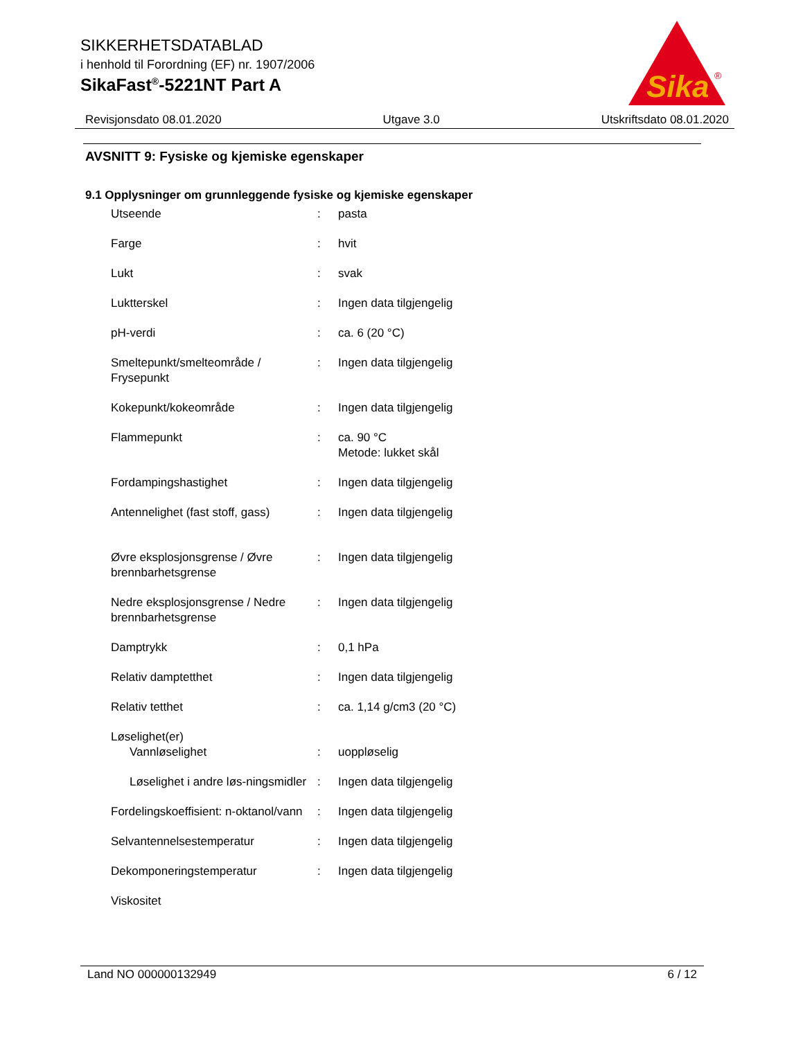SIKKERHETSDATABLAD
i henhold til Forordning (EF) nr. 1907/2006
SikaFast<sup>®</sup>-5221NT Part A
Sika
®
Revisjonsdato 08.01.2020 Utgave 3.0 Utskriftsdato 08.01.2020
AVSNITT 9: Fysiske og kjemiske egenskaper
9.1 Opplysninger om grunnleggende fysiske og kjemiske egenskaper
| Utseende | : | pasta |
| Farge | : | hvit |
| Lukt | : | svak |
| Luktterskel | : | Ingen data tilgjengelig |
| pH-verdi | : | ca. 6 (20 °C) |
| Smeltepunkt/smelteområde / Frysepunkt | : | Ingen data tilgjengelig |
| Kokepunkt/kokeområde | : | Ingen data tilgjengelig |
| Flammepunkt | : | ca. 90 °C Metode: lukket skål |
| Fordampingshastighet | : | Ingen data tilgjengelig |
| Antennelighet (fast stoff, gass) | : | Ingen data tilgjengelig |
| Øvre eksplosjonsgrense / Øvre brennbarhetsgrense | : | Ingen data tilgjengelig |
| Nedre eksplosjonsgrense / Nedre brennbarhetsgrense | : | Ingen data tilgjengelig |
| Damptrykk | : | 0,1 hPa |
| Relativ damptetthet | : | Ingen data tilgjengelig |
| Relativ tetthet | : | ca. 1,14 g/cm3 (20 °C) |
| Løselighet(er) Vannløselighet | : | uoppløselig |
| Løselighet i andre løs-ningsmidler | : | Ingen data tilgjengelig |
| Fordelingskoeffisient: n-oktanol/vann | : | Ingen data tilgjengelig |
| Selvantennelsestemperatur | : | Ingen data tilgjengelig |
| Dekomponeringstemperatur | : | Ingen data tilgjengelig |
| Viskositet | | |
Land NO 000000132949 6 / 12